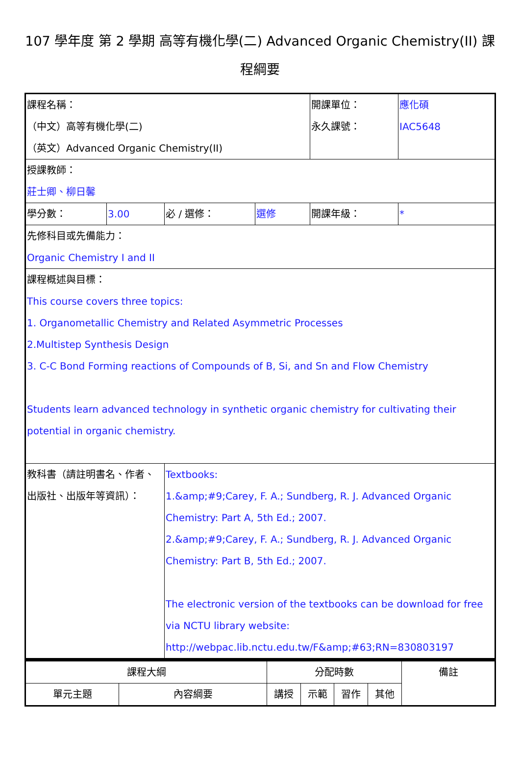107 學年度 第 2 學期 高等有機化學(二) Advanced Organic Chemistry(II) 課程綱要
| 課程名稱： （中文）高等有機化學(二) （英文）Advanced Organic Chemistry(II) | | | | 開課單位： 永久課號： | 應化碩 IAC5648 |
| 授課教師： 莊士卿、柳日馨 | | | | | |
| 學分數： | 3.00 | 必 / 選修： | 選修 | 開課年級： | * |
| 先修科目或先備能力： Organic Chemistry I and II | | | | | |
| 課程概述與目標： This course covers three topics: 1. Organometallic Chemistry and Related Asymmetric Processes 2.Multistep Synthesis Design 3. C-C Bond Forming reactions of Compounds of B, Si, and Sn and Flow Chemistry Students learn advanced technology in synthetic organic chemistry for cultivating their potential in organic chemistry. | | | | | |
| 教科書（請註明書名、作者、出版社、出版年等資訊）： | | Textbooks: 1.&amp;#9;Carey, F. A.; Sundberg, R. J. Advanced Organic Chemistry: Part A, 5th Ed.; 2007. 2.&amp;#9;Carey, F. A.; Sundberg, R. J. Advanced Organic Chemistry: Part B, 5th Ed.; 2007. The electronic version of the textbooks can be download for free via NCTU library website: http://webpac.lib.nctu.edu.tw/F&amp;#63;RN=830803197 | | | |
| 課程大綱 | | 分配時數 | | | | 備註 |
| 單元主題 | 內容綱要 | 講授 | 示範 | 習作 | 其他 | |